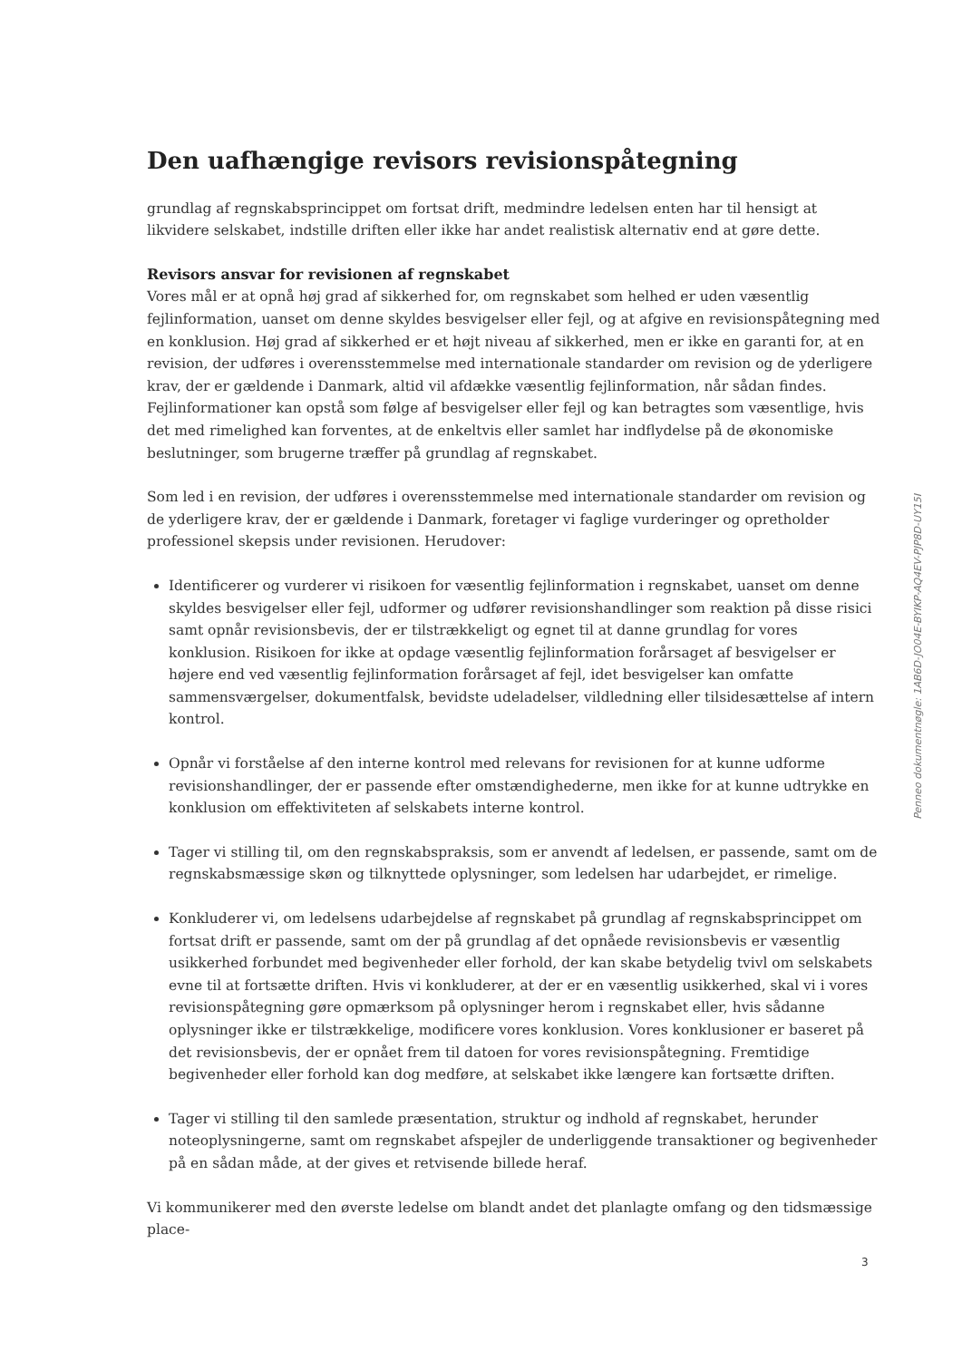Den uafhængige revisors revisionspåtegning
grundlag af regnskabsprincippet om fortsat drift, medmindre ledelsen enten har til hensigt at likvidere selskabet, indstille driften eller ikke har andet realistisk alternativ end at gøre dette.
Revisors ansvar for revisionen af regnskabet
Vores mål er at opnå høj grad af sikkerhed for, om regnskabet som helhed er uden væsentlig fejlinformation, uanset om denne skyldes besvigelser eller fejl, og at afgive en revisionspåtegning med en konklusion. Høj grad af sikkerhed er et højt niveau af sikkerhed, men er ikke en garanti for, at en revision, der udføres i overensstemmelse med internationale standarder om revision og de yderligere krav, der er gældende i Danmark, altid vil afdække væsentlig fejlinformation, når sådan findes. Fejlinformationer kan opstå som følge af besvigelser eller fejl og kan betragtes som væsentlige, hvis det med rimelighed kan forventes, at de enkeltvis eller samlet har indflydelse på de økonomiske beslutninger, som brugerne træffer på grundlag af regnskabet.
Som led i en revision, der udføres i overensstemmelse med internationale standarder om revision og de yderligere krav, der er gældende i Danmark, foretager vi faglige vurderinger og opretholder professionel skepsis under revisionen. Herudover:
Identificerer og vurderer vi risikoen for væsentlig fejlinformation i regnskabet, uanset om denne skyldes besvigelser eller fejl, udformer og udfører revisionshandlinger som reaktion på disse risici samt opnår revisionsbevis, der er tilstrækkeligt og egnet til at danne grundlag for vores konklusion. Risikoen for ikke at opdage væsentlig fejlinformation forårsaget af besvigelser er højere end ved væsentlig fejlinformation forårsaget af fejl, idet besvigelser kan omfatte sammensværgelser, dokumentfalsk, bevidste udeladelser, vildledning eller tilsidesættelse af intern kontrol.
Opnår vi forståelse af den interne kontrol med relevans for revisionen for at kunne udforme revisionshandlinger, der er passende efter omstændighederne, men ikke for at kunne udtrykke en konklusion om effektiviteten af selskabets interne kontrol.
Tager vi stilling til, om den regnskabspraksis, som er anvendt af ledelsen, er passende, samt om de regnskabsmæssige skøn og tilknyttede oplysninger, som ledelsen har udarbejdet, er rimelige.
Konkluderer vi, om ledelsens udarbejdelse af regnskabet på grundlag af regnskabsprincippet om fortsat drift er passende, samt om der på grundlag af det opnåede revisionsbevis er væsentlig usikkerhed forbundet med begivenheder eller forhold, der kan skabe betydelig tvivl om selskabets evne til at fortsætte driften. Hvis vi konkluderer, at der er en væsentlig usikkerhed, skal vi i vores revisionspåtegning gøre opmærksom på oplysninger herom i regnskabet eller, hvis sådanne oplysninger ikke er tilstrækkelige, modificere vores konklusion. Vores konklusioner er baseret på det revisionsbevis, der er opnået frem til datoen for vores revisionspåtegning. Fremtidige begivenheder eller forhold kan dog medføre, at selskabet ikke længere kan fortsætte driften.
Tager vi stilling til den samlede præsentation, struktur og indhold af regnskabet, herunder noteoplysningerne, samt om regnskabet afspejler de underliggende transaktioner og begivenheder på en sådan måde, at der gives et retvisende billede heraf.
Vi kommunikerer med den øverste ledelse om blandt andet det planlagte omfang og den tidsmæssige place-
Penneo dokumentnøgle: 1AB6D-JO04E-BYIKP-AQ4EV-PJP8D-UY15I
3